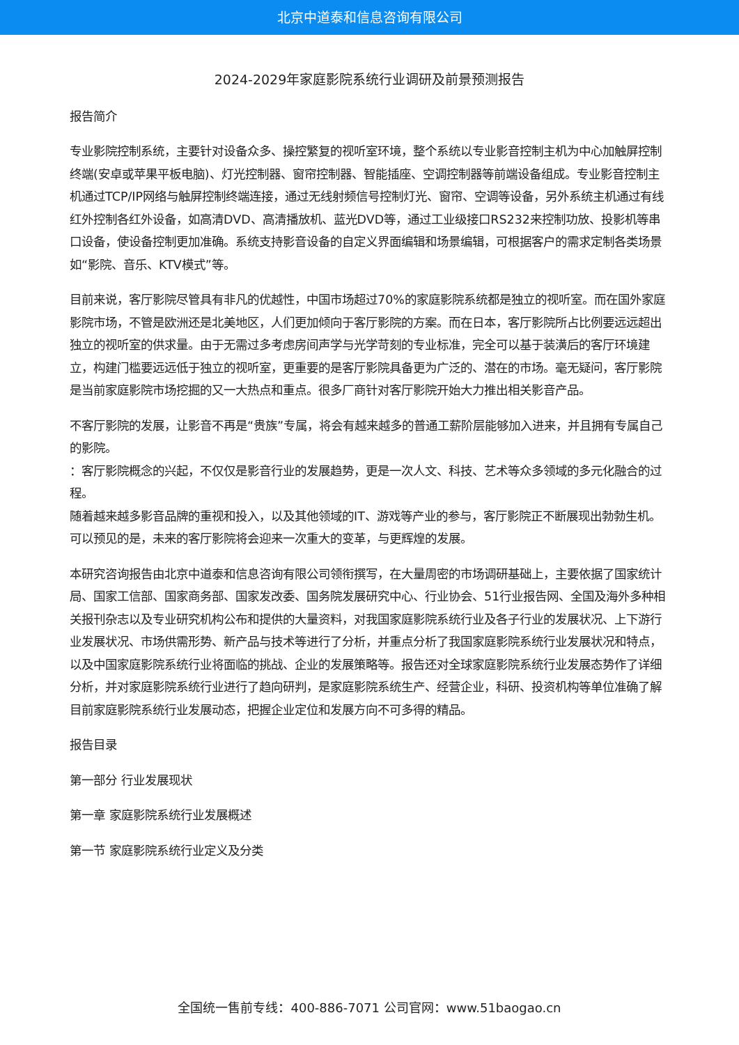北京中道泰和信息咨询有限公司
2024-2029年家庭影院系统行业调研及前景预测报告
报告简介
专业影院控制系统，主要针对设备众多、操控繁复的视听室环境，整个系统以专业影音控制主机为中心加触屏控制终端(安卓或苹果平板电脑)、灯光控制器、窗帘控制器、智能插座、空调控制器等前端设备组成。专业影音控制主机通过TCP/IP网络与触屏控制终端连接，通过无线射频信号控制灯光、窗帘、空调等设备，另外系统主机通过有线红外控制各红外设备，如高清DVD、高清播放机、蓝光DVD等，通过工业级接口RS232来控制功放、投影机等串口设备，使设备控制更加准确。系统支持影音设备的自定义界面编辑和场景编辑，可根据客户的需求定制各类场景如“影院、音乐、KTV模式”等。
目前来说，客厅影院尽管具有非凡的优越性，中国市场超过70%的家庭影院系统都是独立的视听室。而在国外家庭影院市场，不管是欧洲还是北美地区，人们更加倾向于客厅影院的方案。而在日本，客厅影院所占比例要远远超出独立的视听室的供求量。由于无需过多考虑房间声学与光学苛刻的专业标准，完全可以基于装潢后的客厅环境建立，构建门槛要远远低于独立的视听室，更重要的是客厅影院具备更为广泛的、潜在的市场。毫无疑问，客厅影院是当前家庭影院市场挖掘的又一大热点和重点。很多厂商针对客厅影院开始大力推出相关影音产品。
不客厅影院的发展，让影音不再是“贵族”专属，将会有越来越多的普通工薪阶层能够加入进来，并且拥有专属自己的影院。
：客厅影院概念的兴起，不仅仅是影音行业的发展趋势，更是一次人文、科技、艺术等众多领域的多元化融合的过程。
随着越来越多影音品牌的重视和投入，以及其他领域的IT、游戏等产业的参与，客厅影院正不断展现出勃勃生机。可以预见的是，未来的客厅影院将会迎来一次重大的变革，与更辉煌的发展。
本研究咨询报告由北京中道泰和信息咨询有限公司领衔撰写，在大量周密的市场调研基础上，主要依据了国家统计局、国家工信部、国家商务部、国家发改委、国务院发展研究中心、行业协会、51行业报告网、全国及海外多种相关报刊杂志以及专业研究机构公布和提供的大量资料，对我国家庭影院系统行业及各子行业的发展状况、上下游行业发展状况、市场供需形势、新产品与技术等进行了分析，并重点分析了我国家庭影院系统行业发展状况和特点，以及中国家庭影院系统行业将面临的挑战、企业的发展策略等。报告还对全球家庭影院系统行业发展态势作了详细分析，并对家庭影院系统行业进行了趋向研判，是家庭影院系统生产、经营企业，科研、投资机构等单位准确了解目前家庭影院系统行业发展动态，把握企业定位和发展方向不可多得的精品。
报告目录
第一部分 行业发展现状
第一章 家庭影院系统行业发展概述
第一节 家庭影院系统行业定义及分类
全国统一售前专线：400-886-7071 公司官网：www.51baogao.cn